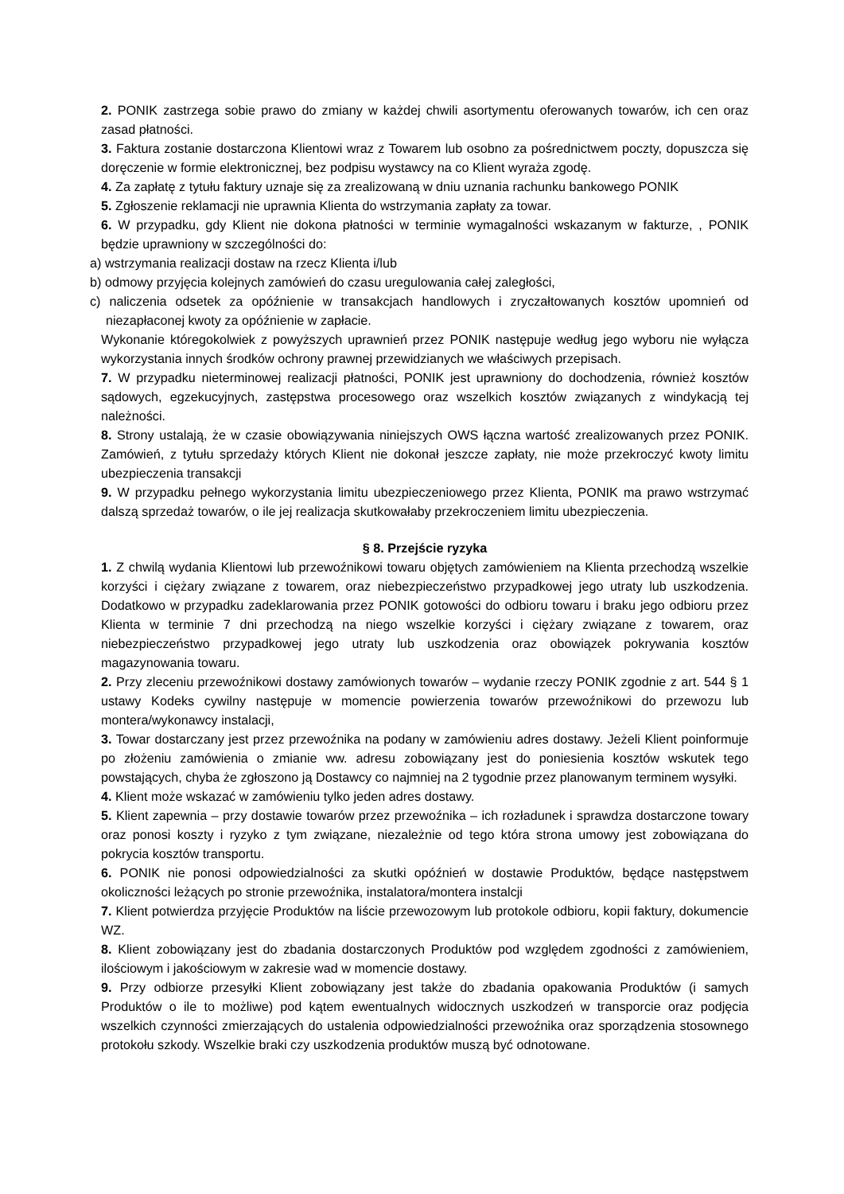2. PONIK zastrzega sobie prawo do zmiany w każdej chwili asortymentu oferowanych towarów, ich cen oraz zasad płatności.
3. Faktura zostanie dostarczona Klientowi wraz z Towarem lub osobno za pośrednictwem poczty, dopuszcza się doręczenie w formie elektronicznej, bez podpisu wystawcy na co Klient wyraża zgodę.
4. Za zapłatę z tytułu faktury uznaje się za zrealizowaną w dniu uznania rachunku bankowego PONIK
5. Zgłoszenie reklamacji nie uprawnia Klienta do wstrzymania zapłaty za towar.
6. W przypadku, gdy Klient nie dokona płatności w terminie wymagalności wskazanym w fakturze, , PONIK będzie uprawniony w szczególności do:
a) wstrzymania realizacji dostaw na rzecz Klienta i/lub
b) odmowy przyjęcia kolejnych zamówień do czasu uregulowania całej zaległości,
c) naliczenia odsetek za opóźnienie w transakcjach handlowych i zryczałtowanych kosztów upomnień od niezapłaconej kwoty za opóźnienie w zapłacie.
Wykonanie któregokolwiek z powyższych uprawnień przez PONIK następuje według jego wyboru nie wyłącza wykorzystania innych środków ochrony prawnej przewidzianych we właściwych przepisach.
7. W przypadku nieterminowej realizacji płatności, PONIK jest uprawniony do dochodzenia, również kosztów sądowych, egzekucyjnych, zastępstwa procesowego oraz wszelkich kosztów związanych z windykacją tej należności.
8. Strony ustalają, że w czasie obowiązywania niniejszych OWS łączna wartość zrealizowanych przez PONIK. Zamówień, z tytułu sprzedaży których Klient nie dokonał jeszcze zapłaty, nie może przekroczyć kwoty limitu ubezpieczenia transakcji
9. W przypadku pełnego wykorzystania limitu ubezpieczeniowego przez Klienta, PONIK ma prawo wstrzymać dalszą sprzedaż towarów, o ile jej realizacja skutkowałaby przekroczeniem limitu ubezpieczenia.
§ 8. Przejście ryzyka
1. Z chwilą wydania Klientowi lub przewoźnikowi towaru objętych zamówieniem na Klienta przechodzą wszelkie korzyści i ciężary związane z towarem, oraz niebezpieczeństwo przypadkowej jego utraty lub uszkodzenia. Dodatkowo w przypadku zadeklarowania przez PONIK gotowości do odbioru towaru i braku jego odbioru przez Klienta w terminie 7 dni przechodzą na niego wszelkie korzyści i ciężary związane z towarem, oraz niebezpieczeństwo przypadkowej jego utraty lub uszkodzenia oraz obowiązek pokrywania kosztów magazynowania towaru.
2. Przy zleceniu przewoźnikowi dostawy zamówionych towarów – wydanie rzeczy PONIK zgodnie z art. 544 § 1 ustawy Kodeks cywilny następuje w momencie powierzenia towarów przewoźnikowi do przewozu lub montera/wykonawcy instalacji,
3. Towar dostarczany jest przez przewoźnika na podany w zamówieniu adres dostawy. Jeżeli Klient poinformuje po złożeniu zamówienia o zmianie ww. adresu zobowiązany jest do poniesienia kosztów wskutek tego powstających, chyba że zgłoszono ją Dostawcy co najmniej na 2 tygodnie przez planowanym terminem wysyłki.
4. Klient może wskazać w zamówieniu tylko jeden adres dostawy.
5. Klient zapewnia – przy dostawie towarów przez przewoźnika – ich rozładunek i sprawdza dostarczone towary oraz ponosi koszty i ryzyko z tym związane, niezależnie od tego która strona umowy jest zobowiązana do pokrycia kosztów transportu.
6. PONIK nie ponosi odpowiedzialności za skutki opóźnień w dostawie Produktów, będące następstwem okoliczności leżących po stronie przewoźnika, instalatora/montera instalcji
7. Klient potwierdza przyjęcie Produktów na liście przewozowym lub protokole odbioru, kopii faktury, dokumencie WZ.
8. Klient zobowiązany jest do zbadania dostarczonych Produktów pod względem zgodności z zamówieniem, ilościowym i jakościowym w zakresie wad w momencie dostawy.
9. Przy odbiorze przesyłki Klient zobowiązany jest także do zbadania opakowania Produktów (i samych Produktów o ile to możliwe) pod kątem ewentualnych widocznych uszkodzeń w transporcie oraz podjęcia wszelkich czynności zmierzających do ustalenia odpowiedzialności przewoźnika oraz sporządzenia stosownego protokołu szkody. Wszelkie braki czy uszkodzenia produktów muszą być odnotowane.